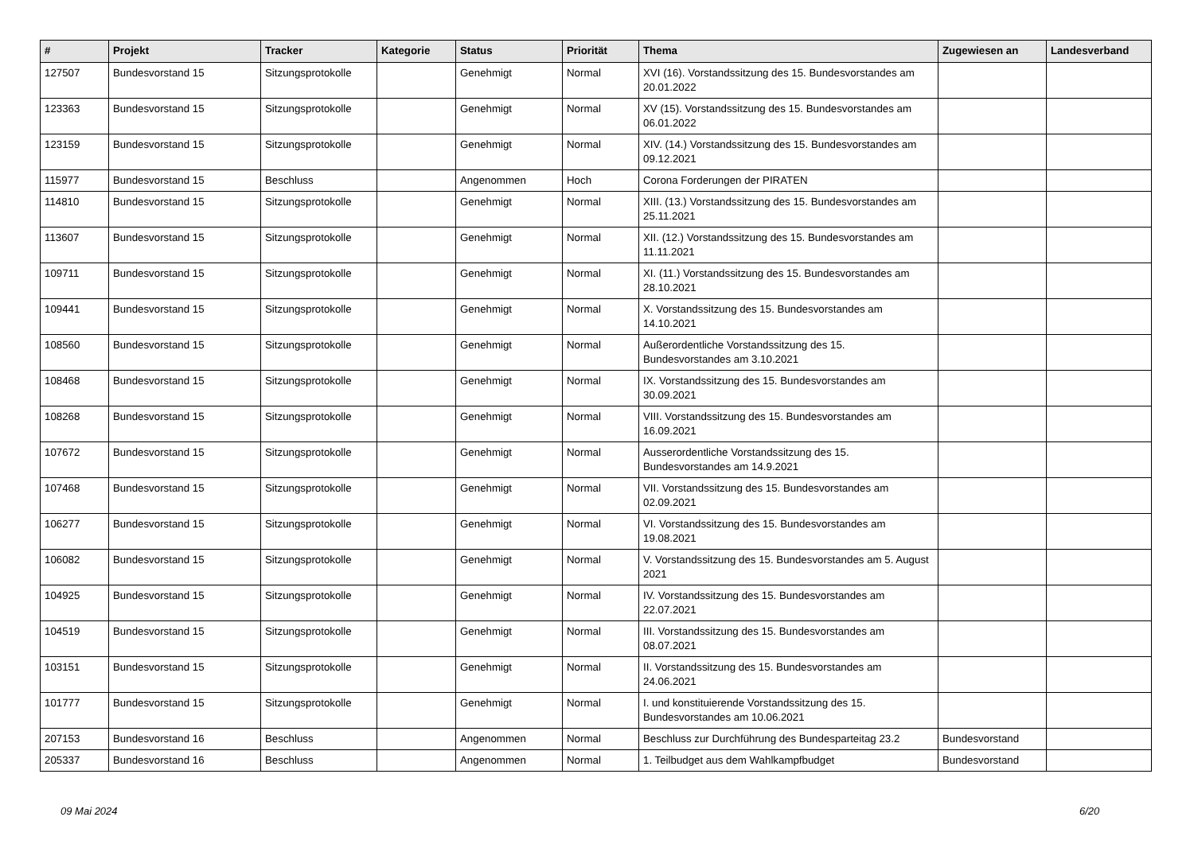| # | Projekt | Tracker | Kategorie | Status | Priorität | Thema | Zugewiesen an | Landesverband |
| --- | --- | --- | --- | --- | --- | --- | --- | --- |
| 127507 | Bundesvorstand 15 | Sitzungsprotokolle | | Genehmigt | Normal | XVI (16). Vorstandssitzung des 15. Bundesvorstandes am 20.01.2022 | | |
| 123363 | Bundesvorstand 15 | Sitzungsprotokolle | | Genehmigt | Normal | XV (15). Vorstandssitzung des 15. Bundesvorstandes am 06.01.2022 | | |
| 123159 | Bundesvorstand 15 | Sitzungsprotokolle | | Genehmigt | Normal | XIV. (14.) Vorstandssitzung des 15. Bundesvorstandes am 09.12.2021 | | |
| 115977 | Bundesvorstand 15 | Beschluss | | Angenommen | Hoch | Corona Forderungen der PIRATEN | | |
| 114810 | Bundesvorstand 15 | Sitzungsprotokolle | | Genehmigt | Normal | XIII. (13.) Vorstandssitzung des 15. Bundesvorstandes am 25.11.2021 | | |
| 113607 | Bundesvorstand 15 | Sitzungsprotokolle | | Genehmigt | Normal | XII. (12.) Vorstandssitzung des 15. Bundesvorstandes am 11.11.2021 | | |
| 109711 | Bundesvorstand 15 | Sitzungsprotokolle | | Genehmigt | Normal | XI. (11.) Vorstandssitzung des 15. Bundesvorstandes am 28.10.2021 | | |
| 109441 | Bundesvorstand 15 | Sitzungsprotokolle | | Genehmigt | Normal | X. Vorstandssitzung des 15. Bundesvorstandes am 14.10.2021 | | |
| 108560 | Bundesvorstand 15 | Sitzungsprotokolle | | Genehmigt | Normal | Außerordentliche Vorstandssitzung des 15. Bundesvorstandes am 3.10.2021 | | |
| 108468 | Bundesvorstand 15 | Sitzungsprotokolle | | Genehmigt | Normal | IX. Vorstandssitzung des 15. Bundesvorstandes am 30.09.2021 | | |
| 108268 | Bundesvorstand 15 | Sitzungsprotokolle | | Genehmigt | Normal | VIII. Vorstandssitzung des 15. Bundesvorstandes am 16.09.2021 | | |
| 107672 | Bundesvorstand 15 | Sitzungsprotokolle | | Genehmigt | Normal | Ausserordentliche Vorstandssitzung des 15. Bundesvorstandes am 14.9.2021 | | |
| 107468 | Bundesvorstand 15 | Sitzungsprotokolle | | Genehmigt | Normal | VII. Vorstandssitzung des 15. Bundesvorstandes am 02.09.2021 | | |
| 106277 | Bundesvorstand 15 | Sitzungsprotokolle | | Genehmigt | Normal | VI. Vorstandssitzung des 15. Bundesvorstandes am 19.08.2021 | | |
| 106082 | Bundesvorstand 15 | Sitzungsprotokolle | | Genehmigt | Normal | V. Vorstandssitzung des 15. Bundesvorstandes am 5. August 2021 | | |
| 104925 | Bundesvorstand 15 | Sitzungsprotokolle | | Genehmigt | Normal | IV. Vorstandssitzung des 15. Bundesvorstandes am 22.07.2021 | | |
| 104519 | Bundesvorstand 15 | Sitzungsprotokolle | | Genehmigt | Normal | III. Vorstandssitzung des 15. Bundesvorstandes am 08.07.2021 | | |
| 103151 | Bundesvorstand 15 | Sitzungsprotokolle | | Genehmigt | Normal | II. Vorstandssitzung des 15. Bundesvorstandes am 24.06.2021 | | |
| 101777 | Bundesvorstand 15 | Sitzungsprotokolle | | Genehmigt | Normal | I. und konstituierende Vorstandssitzung des 15. Bundesvorstandes am 10.06.2021 | | |
| 207153 | Bundesvorstand 16 | Beschluss | | Angenommen | Normal | Beschluss zur Durchführung des Bundesparteitag 23.2 | Bundesvorstand | |
| 205337 | Bundesvorstand 16 | Beschluss | | Angenommen | Normal | 1. Teilbudget aus dem Wahlkampfbudget | Bundesvorstand | |
09 Mai 2024 6/20